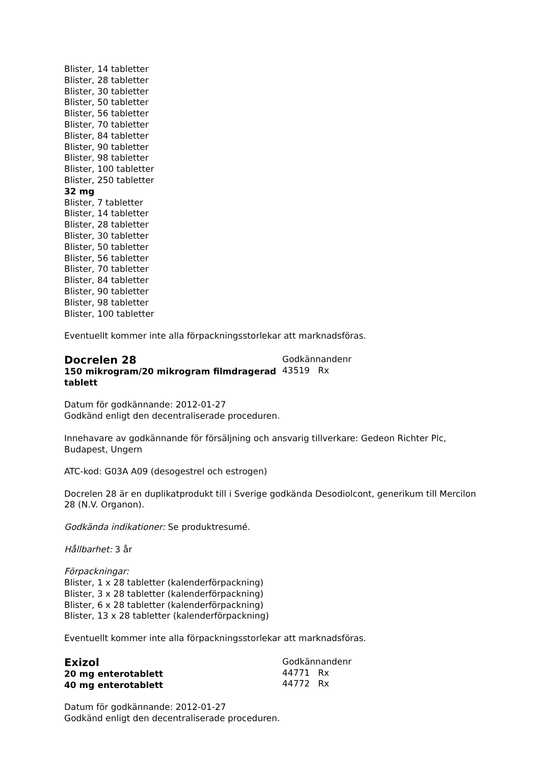Blister, 14 tabletter
Blister, 28 tabletter
Blister, 30 tabletter
Blister, 50 tabletter
Blister, 56 tabletter
Blister, 70 tabletter
Blister, 84 tabletter
Blister, 90 tabletter
Blister, 98 tabletter
Blister, 100 tabletter
Blister, 250 tabletter
32 mg
Blister, 7 tabletter
Blister, 14 tabletter
Blister, 28 tabletter
Blister, 30 tabletter
Blister, 50 tabletter
Blister, 56 tabletter
Blister, 70 tabletter
Blister, 84 tabletter
Blister, 90 tabletter
Blister, 98 tabletter
Blister, 100 tabletter
Eventuellt kommer inte alla förpackningsstorlekar att marknadsföras.
Docrelen 28
150 mikrogram/20 mikrogram filmdragerad tablett
Godkännandenr
43519 Rx
Datum för godkännande: 2012-01-27
Godkänd enligt den decentraliserade proceduren.
Innehavare av godkännande för försäljning och ansvarig tillverkare: Gedeon Richter Plc, Budapest, Ungern
ATC-kod: G03A A09 (desogestrel och estrogen)
Docrelen 28 är en duplikatprodukt till i Sverige godkända Desodiolcont, generikum till Mercilon 28 (N.V. Organon).
Godkända indikationer: Se produktresumé.
Hållbarhet: 3 år
Förpackningar:
Blister, 1 x 28 tabletter (kalenderförpackning)
Blister, 3 x 28 tabletter (kalenderförpackning)
Blister, 6 x 28 tabletter (kalenderförpackning)
Blister, 13 x 28 tabletter (kalenderförpackning)
Eventuellt kommer inte alla förpackningsstorlekar att marknadsföras.
Exizol
20 mg enterotablett
40 mg enterotablett
Godkännandenr
44771 Rx
44772 Rx
Datum för godkännande: 2012-01-27
Godkänd enligt den decentraliserade proceduren.